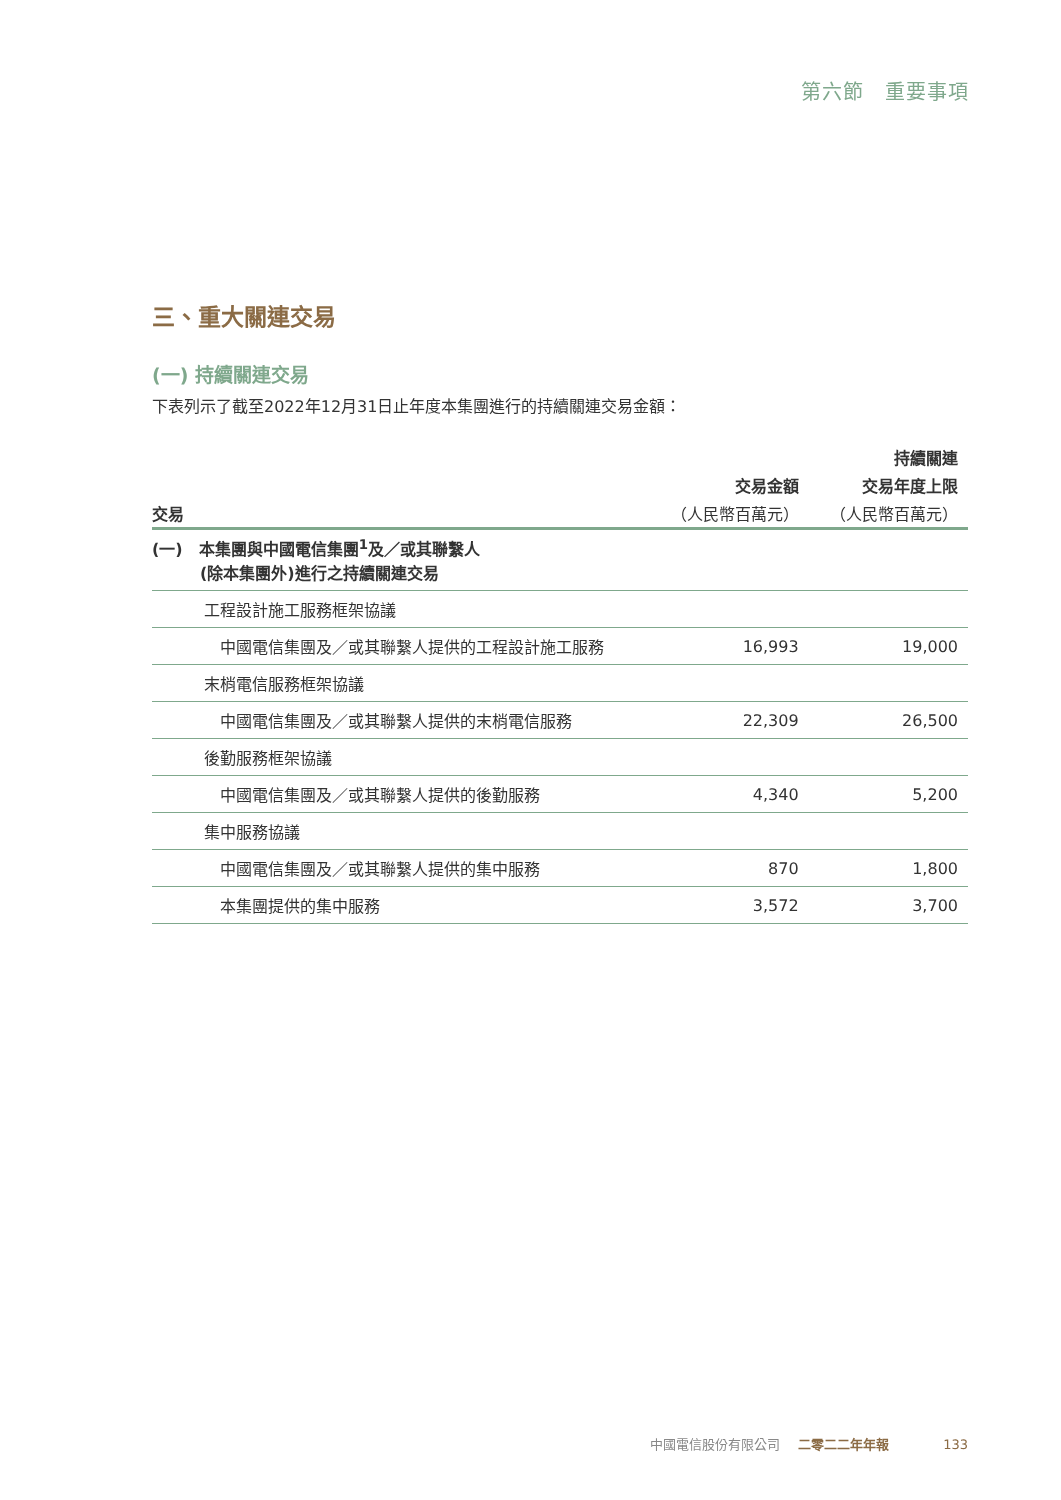第六節　重要事項
三、重大關連交易
(一) 持續關連交易
下表列示了截至2022年12月31日止年度本集團進行的持續關連交易金額：
| | | 持續關連 |
| --- | --- | --- |
| | 交易金額 | 交易年度上限 |
| 交易 | （人民幣百萬元） | （人民幣百萬元） |
| (一) 本集團與中國電信集團<sup>1</sup>及／或其聯繫人 (除本集團外)進行之持續關連交易 | | |
| 工程設計施工服務框架協議 | | |
| 中國電信集團及／或其聯繫人提供的工程設計施工服務 | 16,993 | 19,000 |
| 末梢電信服務框架協議 | | |
| 中國電信集團及／或其聯繫人提供的末梢電信服務 | 22,309 | 26,500 |
| 後勤服務框架協議 | | |
| 中國電信集團及／或其聯繫人提供的後勤服務 | 4,340 | 5,200 |
| 集中服務協議 | | |
| 中國電信集團及／或其聯繫人提供的集中服務 | 870 | 1,800 |
| 本集團提供的集中服務 | 3,572 | 3,700 |
中國電信股份有限公司 二零二二年年報 133